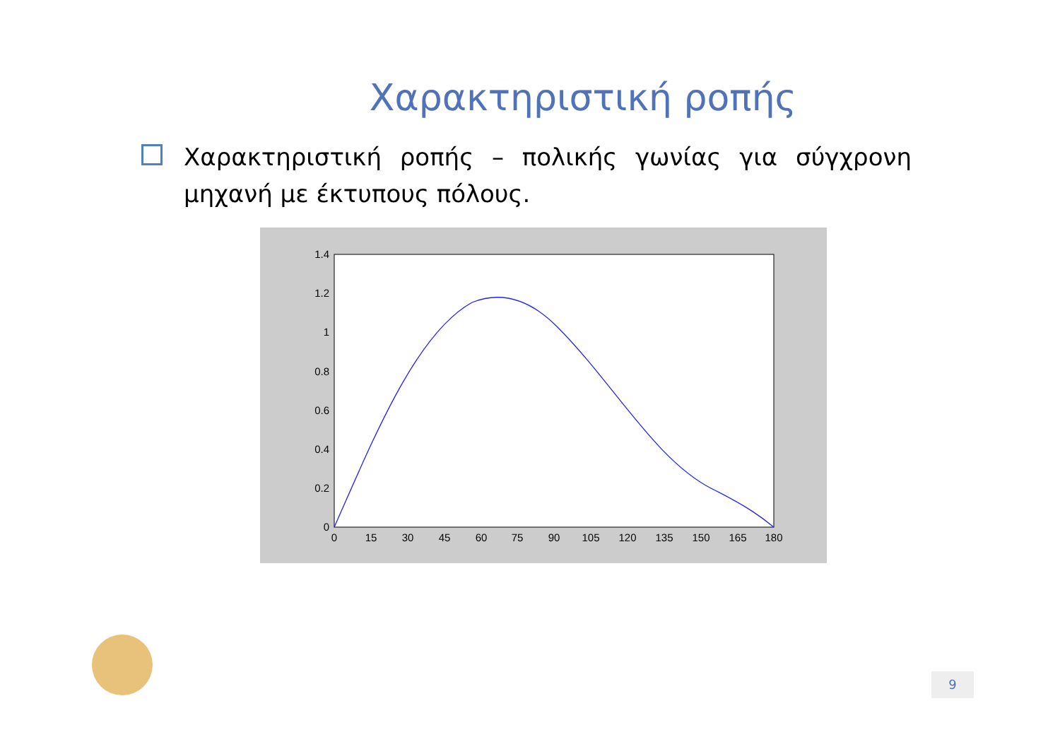Χαρακτηριστική ροπής
Χαρακτηριστική ροπής – πολικής γωνίας για σύγχρονη μηχανή με έκτυπους πόλους.
1.4
1.2
1
0.8
0.6
0.4
0.2
0
0
15
30
45
60
75
90
105
120
135
150
165
180
9